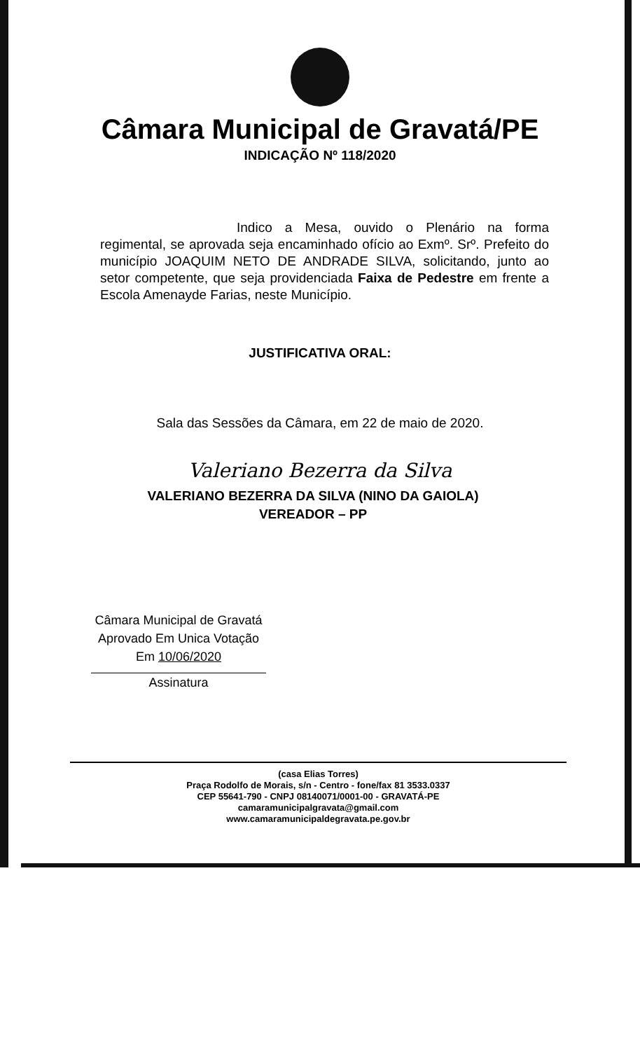Câmara Municipal de Gravatá/PE
INDICAÇÃO Nº 118/2020
Indico a Mesa, ouvido o Plenário na forma regimental, se aprovada seja encaminhado ofício ao Exmº. Srº. Prefeito do município JOAQUIM NETO DE ANDRADE SILVA, solicitando, junto ao setor competente, que seja providenciada Faixa de Pedestre em frente a Escola Amenayde Farias, neste Município.
JUSTIFICATIVA ORAL:
Sala das Sessões da Câmara, em 22 de maio de 2020.
Valeriano Bezerra da Silva
VALERIANO BEZERRA DA SILVA (NINO DA GAIOLA)
VEREADOR – PP
Câmara Municipal de Gravatá
Aprovado Em Unica Votação
Em 10/06/2020
Assinatura
(casa Elias Torres)
Praça Rodolfo de Morais, s/n - Centro - fone/fax 81 3533.0337
CEP 55641-790 - CNPJ 08140071/0001-00 - GRAVATÁ-PE
camaramunicipalgravata@gmail.com
www.camaramunicipaldegravata.pe.gov.br